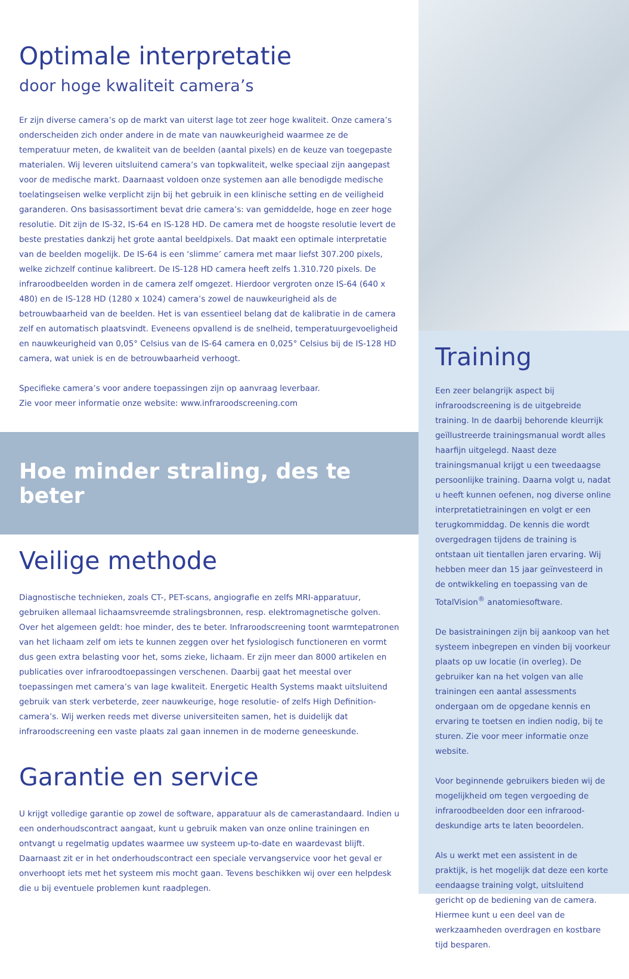Optimale interpretatie
door hoge kwaliteit camera’s
Er zijn diverse camera’s op de markt van uiterst lage tot zeer hoge kwaliteit. Onze camera’s onderscheiden zich onder andere in de mate van nauwkeurigheid waarmee ze de temperatuur meten, de kwaliteit van de beelden (aantal pixels) en de keuze van toegepaste materialen. Wij leveren uitsluitend camera’s van topkwaliteit, welke speciaal zijn aangepast voor de medische markt. Daarnaast voldoen onze systemen aan alle benodigde medische toelatingseisen welke verplicht zijn bij het gebruik in een klinische setting en de veiligheid garanderen. Ons basisassortiment bevat drie camera’s: van gemiddelde, hoge en zeer hoge resolutie. Dit zijn de IS-32, IS-64 en IS-128 HD. De camera met de hoogste resolutie levert de beste prestaties dankzij het grote aantal beeldpixels. Dat maakt een optimale interpretatie van de beelden mogelijk. De IS-64 is een ‘slimme’ camera met maar liefst 307.200 pixels, welke zichzelf continue kalibreert. De IS-128 HD camera heeft zelfs 1.310.720 pixels. De infraroodbeelden worden in de camera zelf omgezet. Hierdoor vergroten onze IS-64 (640 x 480) en de IS-128 HD (1280 x 1024) camera’s zowel de nauwkeurigheid als de betrouwbaarheid van de beelden. Het is van essentieel belang dat de kalibratie in de camera zelf en automatisch plaatsvindt. Eveneens opvallend is de snelheid, temperatuurgevoeligheid en nauwkeurigheid van 0,05° Celsius van de IS-64 camera en 0,025° Celsius bij de IS-128 HD camera, wat uniek is en de betrouwbaarheid verhoogt.
Specifieke camera’s voor andere toepassingen zijn op aanvraag leverbaar.
Zie voor meer informatie onze website: www.infraroodscreening.com
Hoe minder straling, des te beter
Veilige methode
Diagnostische technieken, zoals CT-, PET-scans, angiografie en zelfs MRI-apparatuur, gebruiken allemaal lichaamsvreemde stralingsbronnen, resp. elektromagnetische golven. Over het algemeen geldt: hoe minder, des te beter. Infraroodscreening toont warmtepatronen van het lichaam zelf om iets te kunnen zeggen over het fysiologisch functioneren en vormt dus geen extra belasting voor het, soms zieke, lichaam. Er zijn meer dan 8000 artikelen en publicaties over infraroodtoepassingen verschenen. Daarbij gaat het meestal over toepassingen met camera’s van lage kwaliteit. Energetic Health Systems maakt uitsluitend gebruik van sterk verbeterde, zeer nauwkeurige, hoge resolutie- of zelfs High Definition-camera’s. Wij werken reeds met diverse universiteiten samen, het is duidelijk dat infraroodscreening een vaste plaats zal gaan innemen in de moderne geneeskunde.
Garantie en service
U krijgt volledige garantie op zowel de software, apparatuur als de camerastandaard. Indien u een onderhoudscontract aangaat, kunt u gebruik maken van onze online trainingen en ontvangt u regelmatig updates waarmee uw systeem up-to-date en waardevast blijft. Daarnaast zit er in het onderhoudscontract een speciale vervangservice voor het geval er onverhoopt iets met het systeem mis mocht gaan. Tevens beschikken wij over een helpdesk die u bij eventuele problemen kunt raadplegen.
Training
Een zeer belangrijk aspect bij infraroodscreening is de uitgebreide training. In de daarbij behorende kleurrijk geïllustreerde trainingsmanual wordt alles haarfijn uitgelegd. Naast deze trainingsmanual krijgt u een tweedaagse persoonlijke training. Daarna volgt u, nadat u heeft kunnen oefenen, nog diverse online interpretatietrainingen en volgt er een terugkommiddag. De kennis die wordt overgedragen tijdens de training is ontstaan uit tientallen jaren ervaring. Wij hebben meer dan 15 jaar geïnvesteerd in de ontwikkeling en toepassing van de TotalVision<sup>®</sup> anatomiesoftware.
De basistrainingen zijn bij aankoop van het systeem inbegrepen en vinden bij voorkeur plaats op uw locatie (in overleg). De gebruiker kan na het volgen van alle trainingen een aantal assessments ondergaan om de opgedane kennis en ervaring te toetsen en indien nodig, bij te sturen. Zie voor meer informatie onze website.
Voor beginnende gebruikers bieden wij de mogelijkheid om tegen vergoeding de infraroodbeelden door een infrarood-deskundige arts te laten beoordelen.
Als u werkt met een assistent in de praktijk, is het mogelijk dat deze een korte eendaagse training volgt, uitsluitend gericht op de bediening van de camera. Hiermee kunt u een deel van de werkzaamheden overdragen en kostbare tijd besparen.